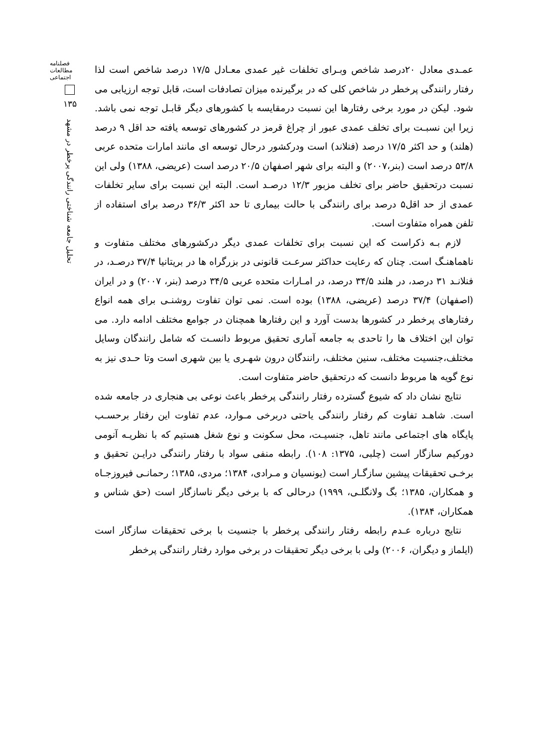فصلنامه مطالعات اجتماعی
۱۳۵
تحلیل جامعه شناختی رانندگی پرخطر در مشهد
عمـدی معادل ۲۰درصد شاخص وبـرای تخلفات غیر عمدی معـادل ۱۷/۵ درصد شاخص است لذا رفتار رانندگی پرخطر در شاخص کلی که در برگیرنده میزان تصادفات است، قابل توجه ارزیابی می شود. لیکن در مورد برخی رفتارها این نسبت درمقایسه با کشورهای دیگر قابـل توجه نمی باشد. زیرا این نسبـت برای تخلف عمدی عبور از چراغ قرمز در کشورهای توسعه یافته حد اقل ۹ درصد (هلند) و حد اکثر ۱۷/۵ درصد (فنلاند) است ودرکشور درحال توسعه ای مانند امارات متحده عربی ۵۳/۸ درصد است (بنر،۲۰۰۷) و البته برای شهر اصفهان ۲۰/۵ درصد است (عریضی، ۱۳۸۸) ولی این نسبت درتحقیق حاضر برای تخلف مزبور ۱۲/۳ درصـد است. البته این نسبت برای سایر تخلفات عمدی از حد اقل۵ درصد برای رانندگی با حالت بیماری تا حد اکثر ۳۶/۳ درصد برای استفاده از تلفن همراه متفاوت است.
لازم بـه ذکراست که این نسبت برای تخلفات عمدی دیگر درکشورهای مختلف متفاوت و ناهماهنـگ است. چنان که رعایت حداکثر سرعـت قانونی در بزرگراه ها در بریتانیا ۳۷/۴ درصـد، در فنلانـد ۳۱ درصد، در هلند ۳۴/۵ درصد، در امـارات متحده عربی ۳۴/۵ درصد (بنر، ۲۰۰۷) و در ایران (اصفهان) ۳۷/۴ درصد (عریضی، ۱۳۸۸) بوده است. نمی توان تفاوت روشنـی برای همه انواع رفتارهای پرخطر در کشورها بدست آورد و این رفتارها همچنان در جوامع مختلف ادامه دارد. می توان این اختلاف ها را تاحدی به جامعه آماری تحقیق مربوط دانسـت که شامل رانندگان وسایل مختلف،جنسیت مختلف، سنین مختلف، رانندگان درون شهـری یا بین شهری است وتا حـدی نیز به نوع گویه ها مربوط دانست که درتحقیق حاضر متفاوت است.
نتایج نشان داد که شیوع گسترده رفتار رانندگی پرخطر باعث نوعی بی هنجاری در جامعه شده است. شاهـد تفاوت کم رفتار رانندگی یاحتی دربرخی مـوارد، عدم تفاوت این رفتار برحسـب پایگاه های اجتماعی مانند تاهل، جنسیـت، محل سکونت و نوع شغل هستیم که با نظریـه آنومی دورکیم سازگار است (چلبی، ۱۳۷۵: ۱۰۸). رابطه منفی سواد با رفتار رانندگی درایـن تحقیق و برخـی تحقیقات پیشین سازگـار است (یونسیان و مـرادی، ۱۳۸۴؛ مردی، ۱۳۸۵؛ رحمانـی فیروزجـاه و همکاران، ۱۳۸۵؛ بگ ولانگلـی، ۱۹۹۹) درحالی که با برخی دیگر ناسازگار است (حق شناس و همکاران، ۱۳۸۴).
نتایج درباره عـدم رابطه رفتار رانندگی پرخطر با جنسیت با برخی تحقیقات سازگار است (ایلماز و دیگران، ۲۰۰۶) ولی با برخی دیگر تحقیقات در برخی موارد رفتار رانندگی پرخطر